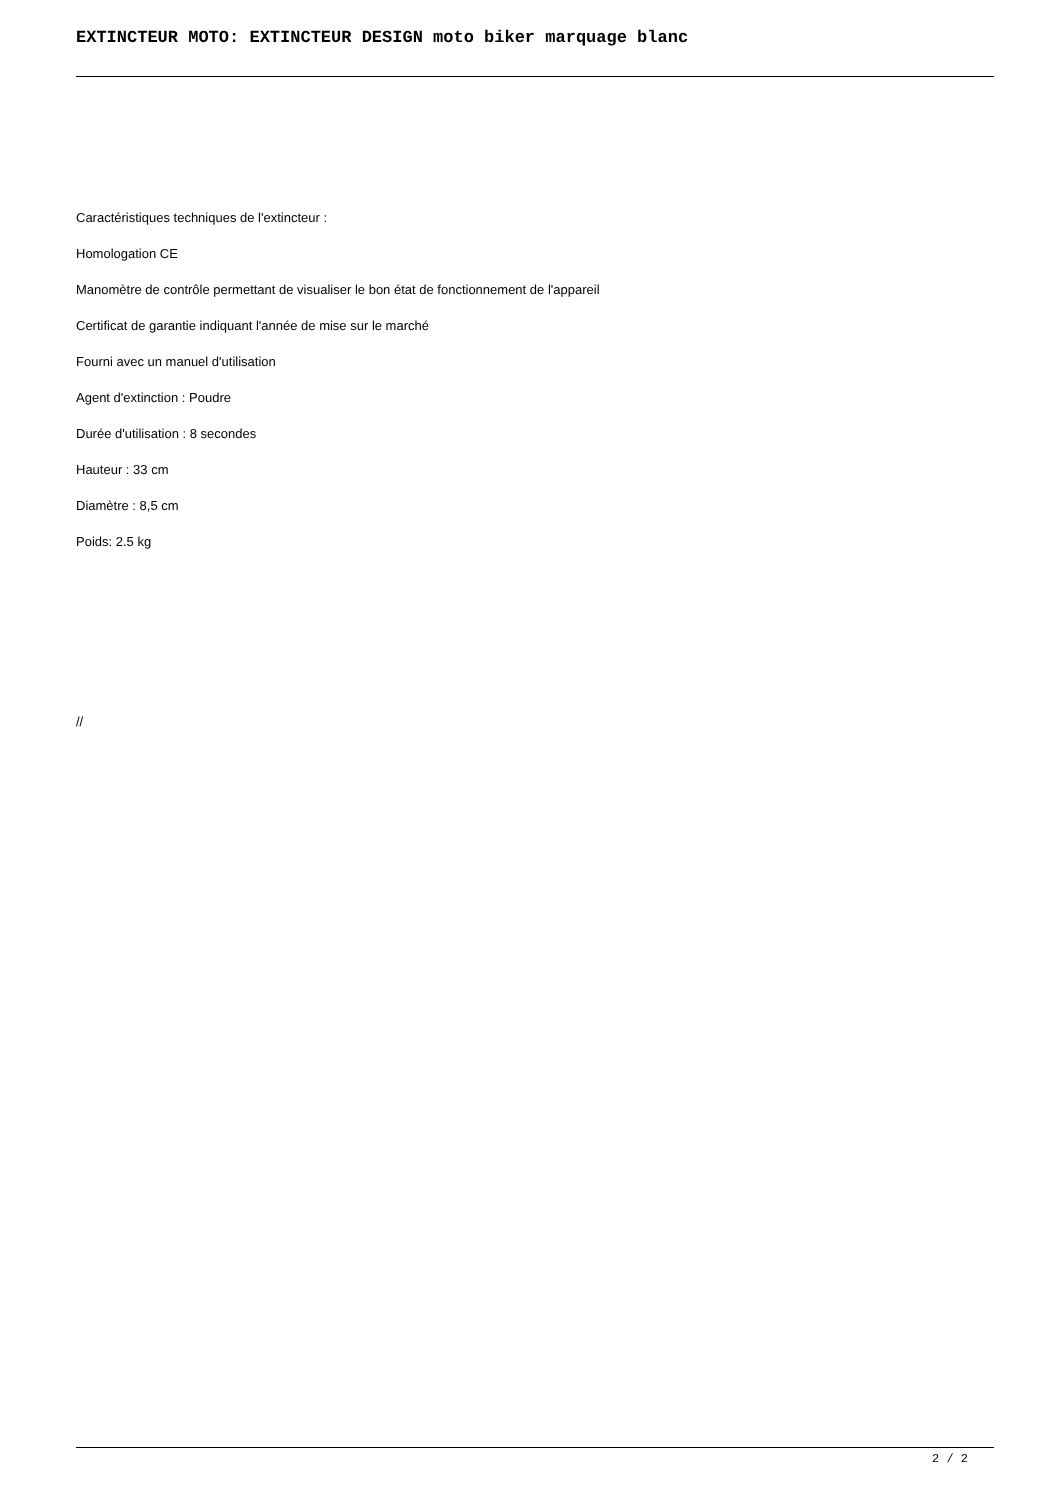EXTINCTEUR MOTO: EXTINCTEUR DESIGN moto biker marquage blanc
Caractéristiques techniques de l'extincteur :
Homologation CE
Manomètre de contrôle permettant de visualiser le bon état de fonctionnement de l'appareil
Certificat de garantie indiquant l'année de mise sur le marché
Fourni avec un manuel d'utilisation
Agent d'extinction : Poudre
Durée d'utilisation : 8 secondes
Hauteur : 33 cm
Diamètre : 8,5 cm
Poids: 2.5 kg
//
2 / 2